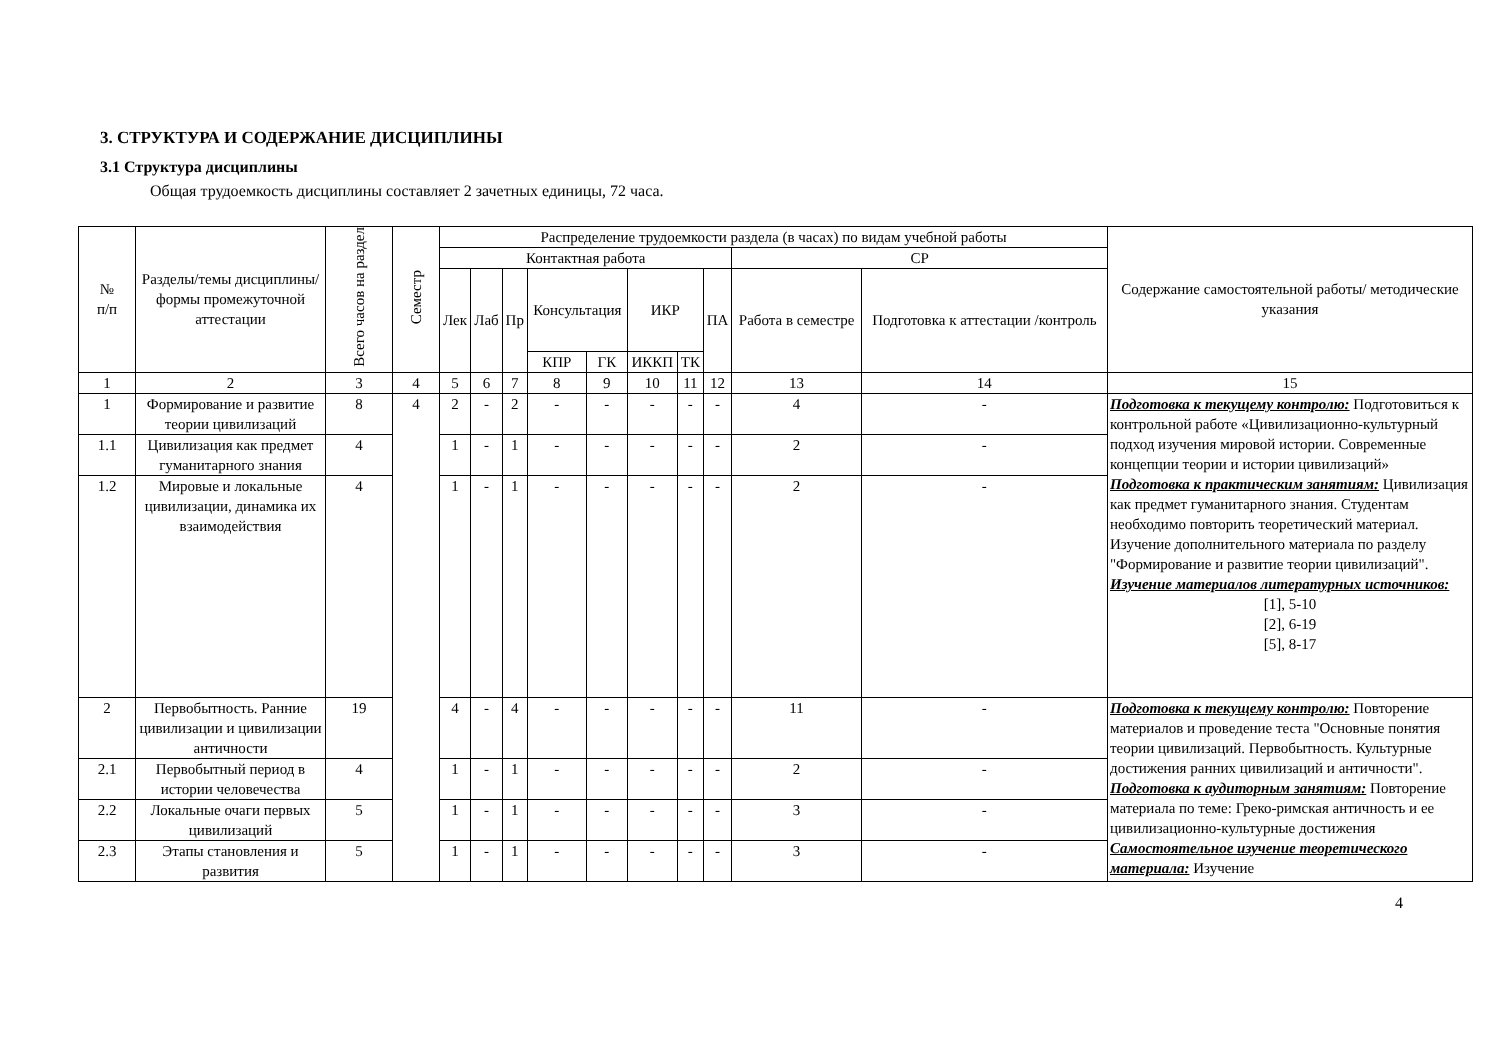3. СТРУКТУРА И СОДЕРЖАНИЕ ДИСЦИПЛИНЫ
3.1 Структура дисциплины
Общая трудоемкость дисциплины составляет 2 зачетных единицы, 72 часа.
| № п/п | Разделы/темы дисциплины/формы промежуточной аттестации | Всего часов на раздел | Семестр | Распределение трудоемкости раздела (в часах) по видам учебной работы | | | | | | | | | | Содержание самостоятельной работы/ методические указания |
| --- | --- | --- | --- | --- | --- | --- | --- | --- | --- | --- | --- | --- | --- | --- |
| | | | | Контактная работа | | | | | | | | СР | | |
| | | | | Лек | Лаб | Пр | Консультация | | ИКР | | ПА | Работа в семестре | Подготовка к аттестации /контроль | |
| | | | | | | | КПР | ГК | ИККП | ТК | | | | |
| 1 | 2 | 3 | 4 | 5 | 6 | 7 | 8 | 9 | 10 | 11 | 12 | 13 | 14 | 15 |
| 1 | Формирование и развитие теории цивилизаций | 8 | 4 | 2 | - | 2 | - | - | - | - | - | 4 | - | Подготовка к текущему контролю: Подготовиться к контрольной работе «Цивилизационно-культурный подход изучения мировой истории. Современные концепции теории и истории цивилизаций» Подготовка к практическим занятиям: Цивилизация как предмет гуманитарного знания. Студентам необходимо повторить теоретический материал. Изучение дополнительного материала по разделу "Формирование и развитие теории цивилизаций". Изучение материалов литературных источников: [1], 5-10 [2], 6-19 [5], 8-17 |
| 1.1 | Цивилизация как предмет гуманитарного знания | 4 | | 1 | - | 1 | - | - | - | - | - | 2 | - | |
| 1.2 | Мировые и локальные цивилизации, динамика их взаимодействия | 4 | | 1 | - | 1 | - | - | - | - | - | 2 | - | |
| 2 | Первобытность. Ранние цивилизации и цивилизации античности | 19 | | 4 | - | 4 | - | - | - | - | - | 11 | - | Подготовка к текущему контролю: Повторение материалов и проведение теста "Основные понятия теории цивилизаций. Первобытность. Культурные достижения ранних цивилизаций и античности". Подготовка к аудиторным занятиям: Повторение материала по теме: Греко-римская античность и ее цивилизационно-культурные достижения Самостоятельное изучение теоретического материала: Изучение |
| 2.1 | Первобытный период в истории человечества | 4 | | 1 | - | 1 | - | - | - | - | - | 2 | - | |
| 2.2 | Локальные очаги первых цивилизаций | 5 | | 1 | - | 1 | - | - | - | - | - | 3 | - | |
| 2.3 | Этапы становления и развития | 5 | | 1 | - | 1 | - | - | - | - | - | 3 | - | |
4